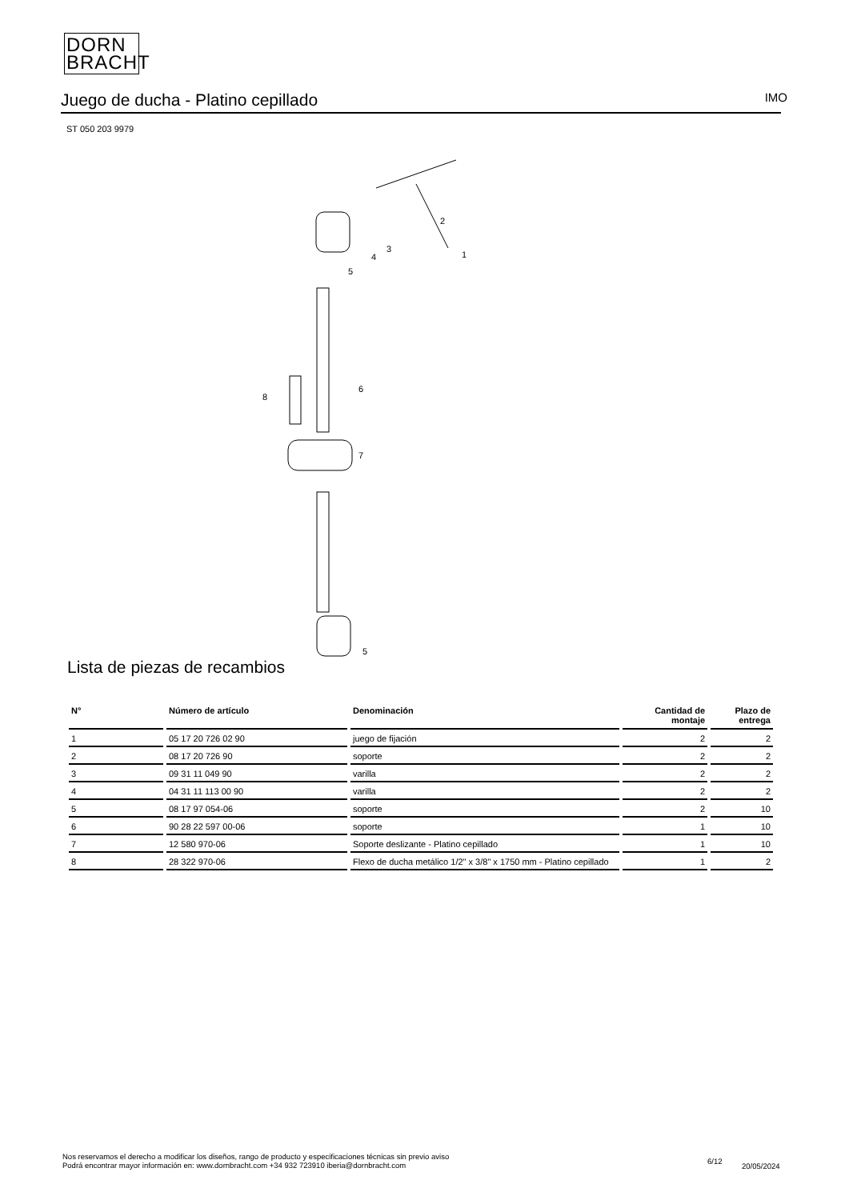DORN
BRACHT
Juego de ducha - Platino cepillado IMO
ST 050 203 9979
2
3
1
4
5
6
8
7
5
Lista de piezas de recambios
| N° | Número de artículo | Denominación | Cantidad de montaje | Plazo de entrega |
| --- | --- | --- | --- | --- |
| 1 | 05 17 20 726 02 90 | juego de fijación | 2 | 2 |
| 2 | 08 17 20 726 90 | soporte | 2 | 2 |
| 3 | 09 31 11 049 90 | varilla | 2 | 2 |
| 4 | 04 31 11 113 00 90 | varilla | 2 | 2 |
| 5 | 08 17 97 054-06 | soporte | 2 | 10 |
| 6 | 90 28 22 597 00-06 | soporte | 1 | 10 |
| 7 | 12 580 970-06 | Soporte deslizante - Platino cepillado | 1 | 10 |
| 8 | 28 322 970-06 | Flexo de ducha metálico 1/2" x 3/8" x 1750 mm - Platino cepillado | 1 | 2 |
Nos reservamos el derecho a modificar los diseños, rango de producto y especificaciones técnicas sin previo aviso
Podrá encontrar mayor información en: www.dornbracht.com +34 932 723910 iberia@dornbracht.com
6/12
20/05/2024